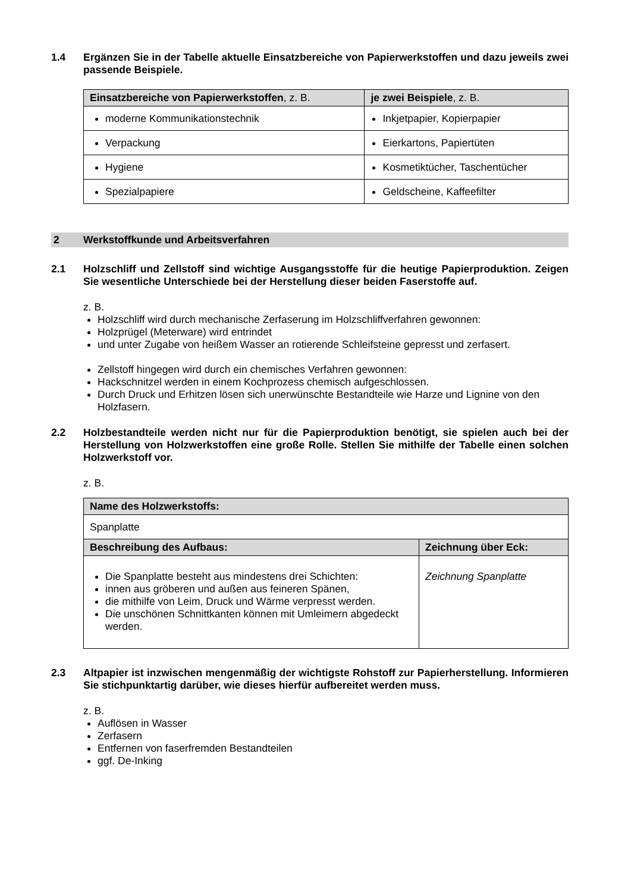1.4 Ergänzen Sie in der Tabelle aktuelle Einsatzbereiche von Papierwerkstoffen und dazu jeweils zwei passende Beispiele.
| Einsatzbereiche von Papierwerkstoffen , z. B. | je zwei Beispiele , z. B. |
| --- | --- |
| moderne Kommunikationstechnik | Inkjetpapier, Kopierpapier |
| Verpackung | Eierkartons, Papiertüten |
| Hygiene | Kosmetiktücher, Taschentücher |
| Spezialpapiere | Geldscheine, Kaffeefilter |
2 Werkstoffkunde und Arbeitsverfahren
2.1 Holzschliff und Zellstoff sind wichtige Ausgangsstoffe für die heutige Papierproduktion. Zeigen Sie wesentliche Unterschiede bei der Herstellung dieser beiden Faserstoffe auf.
z. B.
Holzschliff wird durch mechanische Zerfaserung im Holzschliffverfahren gewonnen:
Holzprügel (Meterware) wird entrindet
und unter Zugabe von heißem Wasser an rotierende Schleifsteine gepresst und zerfasert.
Zellstoff hingegen wird durch ein chemisches Verfahren gewonnen:
Hackschnitzel werden in einem Kochprozess chemisch aufgeschlossen.
Durch Druck und Erhitzen lösen sich unerwünschte Bestandteile wie Harze und Lignine von den Holzfasern.
2.2 Holzbestandteile werden nicht nur für die Papierproduktion benötigt, sie spielen auch bei der Herstellung von Holzwerkstoffen eine große Rolle. Stellen Sie mithilfe der Tabelle einen solchen Holzwerkstoff vor.
z. B.
| Name des Holzwerkstoffs: | |
| --- | --- |
| Spanplatte | |
| Beschreibung des Aufbaus: | Zeichnung über Eck: |
| Die Spanplatte besteht aus mindestens drei Schichten: innen aus gröberen und außen aus feineren Spänen, die mithilfe von Leim, Druck und Wärme verpresst werden. Die unschönen Schnittkanten können mit Umleimern abgedeckt werden. | Zeichnung Spanplatte |
2.3 Altpapier ist inzwischen mengenmäßig der wichtigste Rohstoff zur Papierherstellung. Informieren Sie stichpunktartig darüber, wie dieses hierfür aufbereitet werden muss.
z. B.
Auflösen in Wasser
Zerfasern
Entfernen von faserfremden Bestandteilen
ggf. De-Inking